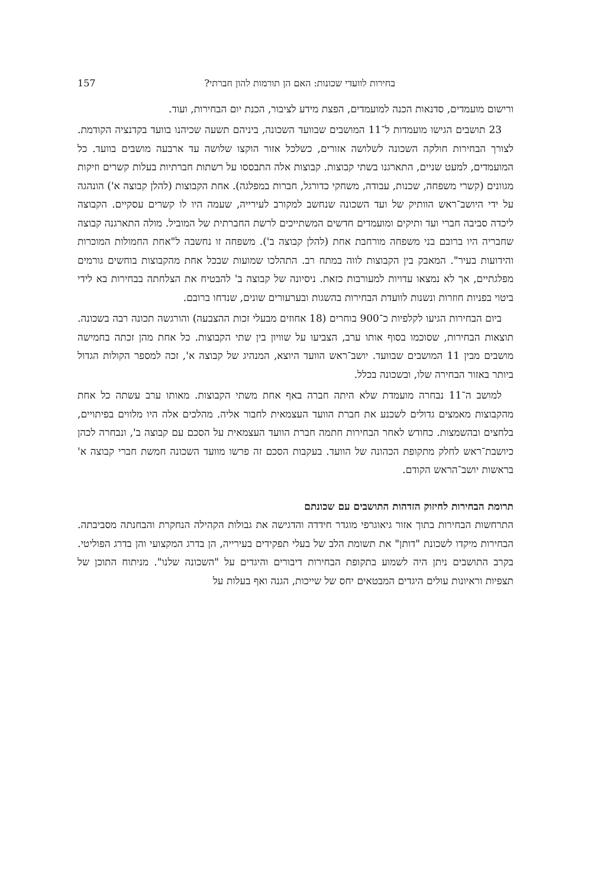בחירות לוועדי שכונות: האם הן תורמות להון חברתי? 157
ורישום מועמדים, סדנאות הכנה למועמדים, הפצת מידע לציבור, הכנת יום הבחירות, ועוד.
23 תושבים הגישו מועמדות ל־11 המושבים שבוועד השכונה, ביניהם תשעה שכיהנו בוועד בקדנציה הקודמת. לצורך הבחירות חולקה השכונה לשלושה אזורים, כשלכל אזור הוקצו שלושה עד ארבעה מושבים בוועד. כל המועמדים, למעט שניים, התארגנו בשתי קבוצות. קבוצות אלה התבססו על רשתות חברתיות בעלות קשרים וזיקות מגוונים (קשרי משפחה, שכנות, עבודה, משחקי כדורגל, חברות במפלגה). אחת הקבוצות (להלן קבוצה א') הונהגה על ידי היושב־ראש הוותיק של ועד השכונה שנחשב למקורב לעירייה, שעמה היו לו קשרים עסקיים. הקבוצה ליכדה סביבה חברי ועד ותיקים ומועמדים חדשים המשתייכים לרשת החברתית של המוביל. מולה התארגנה קבוצה שחבריה היו ברובם בני משפחה מורחבת אחת (להלן קבוצה ב'). משפחה זו נחשבה ל"אחת החמולות המוכרות והידועות בעיר". המאבק בין הקבוצות לווה במתח רב. התהלכו שמועות שבכל אחת מהקבוצות בוחשים גורמים מפלגתיים, אך לא נמצאו עדויות למעורבות כזאת. ניסיונה של קבוצה ב' להבטיח את הצלחתה בבחירות בא לידי ביטוי בפניות חוזרות ונשנות לוועדת הבחירות בהשגות ובערעורים שונים, שנדחו ברובם.
ביום הבחירות הגיעו לקלפיות כ־900 בוחרים (18 אחוזים מבעלי זכות ההצבעה) והורגשה תכונה רבה בשכונה. תוצאות הבחירות, שסוכמו בסוף אותו ערב, הצביעו על שוויון בין שתי הקבוצות. כל אחת מהן זכתה בחמישה מושבים מבין 11 המושבים שבוועד. יושב־ראש הוועד היוצא, המנהיג של קבוצה א', זכה למספר הקולות הגדול ביותר באזור הבחירה שלו, ובשכונה בכלל.
למושב ה־11 נבחרה מועמדת שלא היתה חברה באף אחת משתי הקבוצות. מאותו ערב עשתה כל אחת מהקבוצות מאמצים גדולים לשכנע את חברת הוועד העצמאית לחבור אליה. מהלכים אלה היו מלווים בפיתויים, בלחצים ובהשמצות. כחודש לאחר הבחירות חתמה חברת הוועד העצמאית על הסכם עם קבוצה ב', ונבחרה לכהן כיושבת־ראש לחלק מתקופת הכהונה של הוועד. בעקבות הסכם זה פרשו מוועד השכונה חמשת חברי קבוצה א' בראשות יושב־הראש הקודם.
תרומת הבחירות לחיזוק הזדהות התושבים עם שכונתם
התרחשות הבחירות בתוך אזור גיאוגרפי מוגדר חידדה והדגישה את גבולות הקהילה הנחקרת והבחנתה מסביבתה. הבחירות מיקדו לשכונת "דותן" את תשומת הלב של בעלי תפקידים בעירייה, הן בדרג המקצועי והן בדרג הפוליטי. בקרב התושבים ניתן היה לשמוע בתקופת הבחירות דיבורים והיגדים על "השכונה שלנו". מניתוח התוכן של תצפיות וראיונות עולים היגדים המבטאים יחס של שייכות, הגנה ואף בעלות על